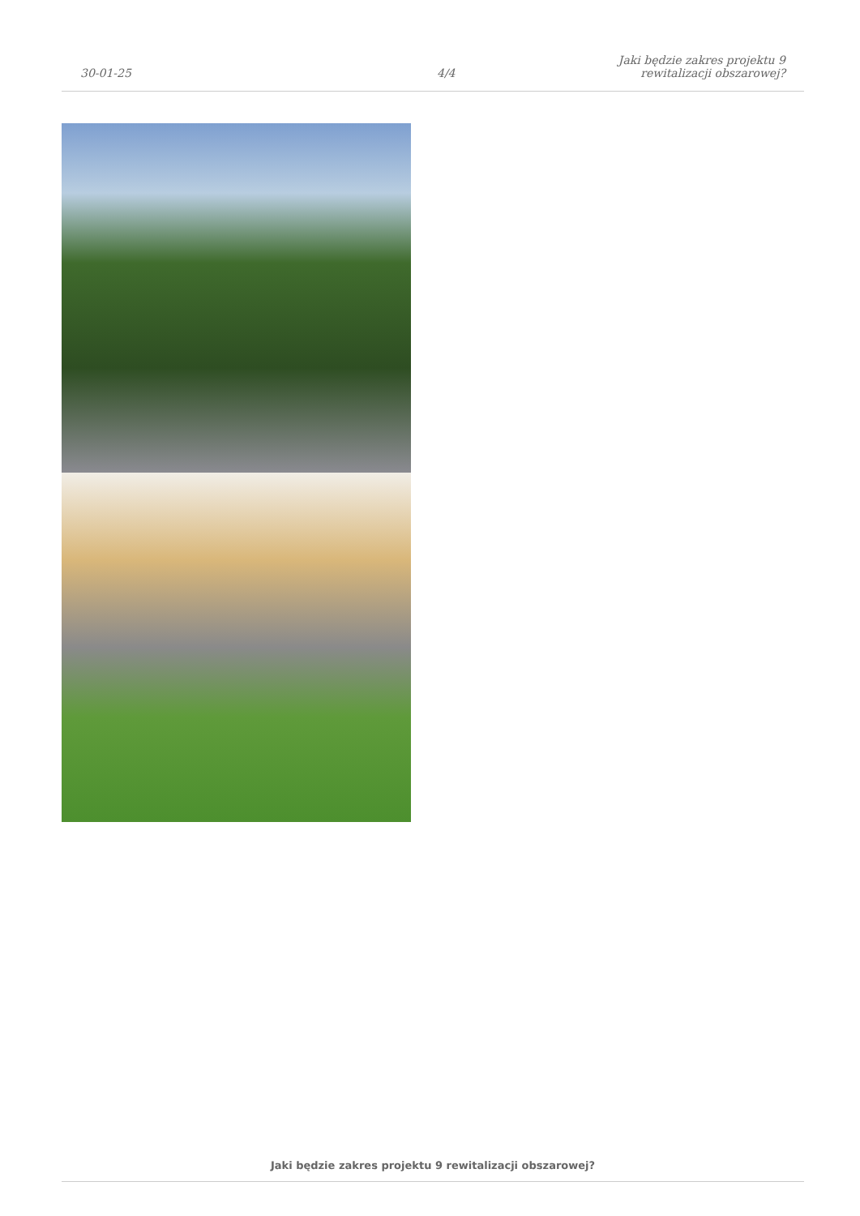30-01-25
4/4
Jaki będzie zakres projektu 9
rewitalizacji obszarowej?
Jaki będzie zakres projektu 9 rewitalizacji obszarowej?